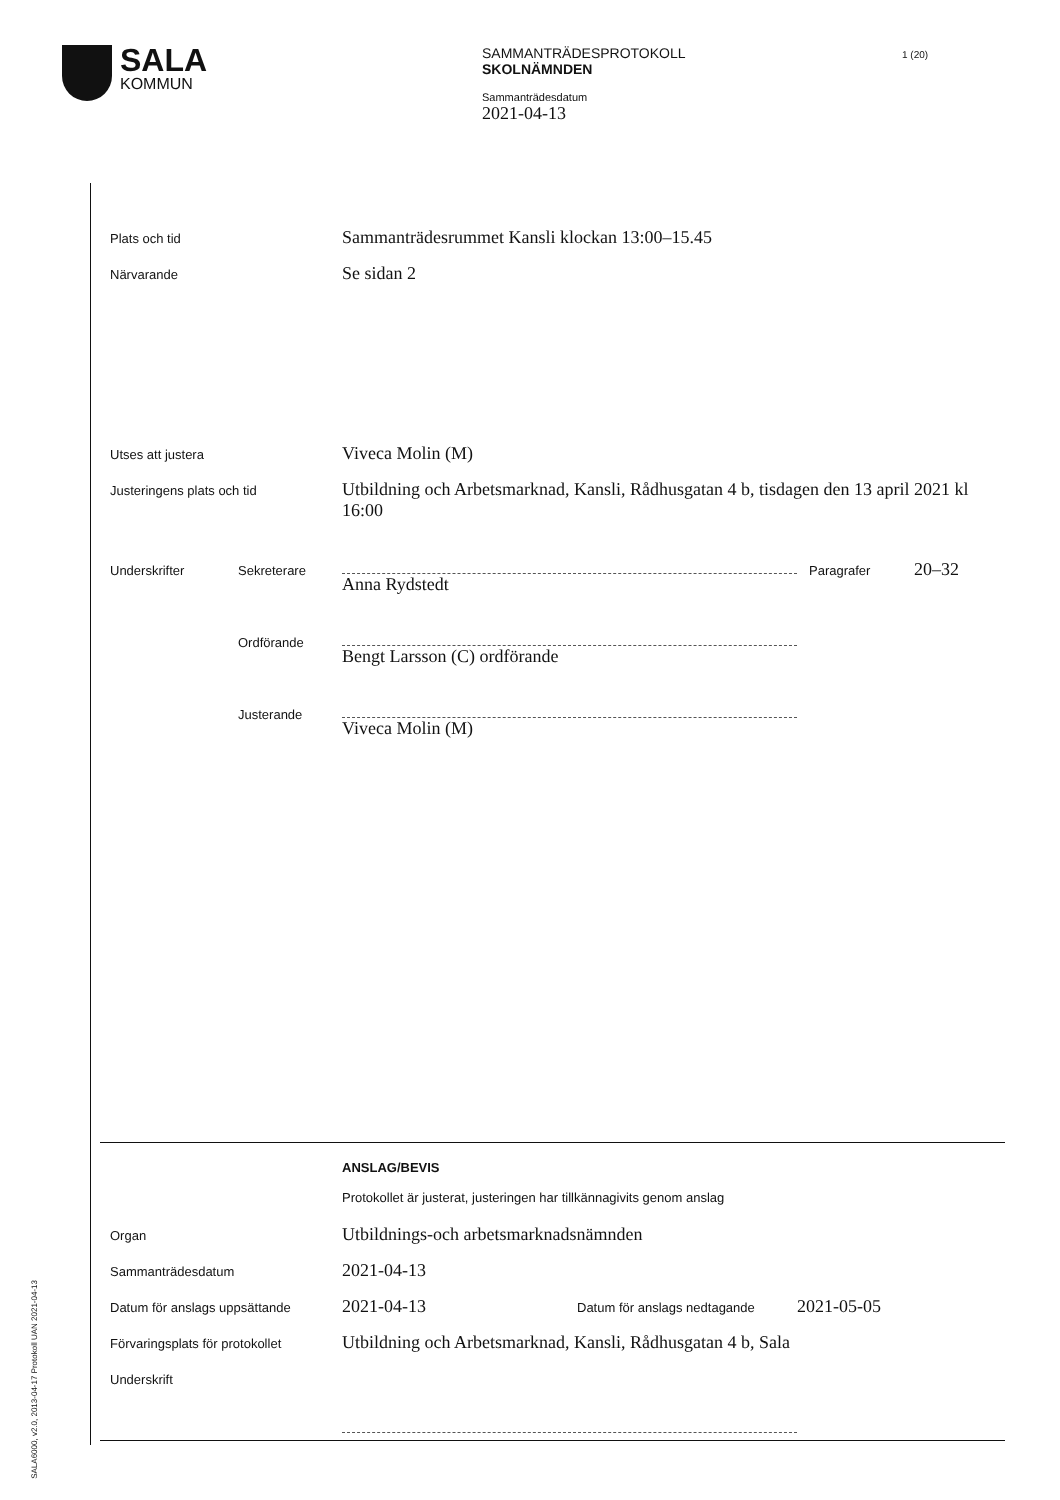SALA
KOMMUN
SAMMANTRÄDESPROTOKOLL
SKOLNÄMNDEN
Sammanträdesdatum
2021-04-13
1 (20)
Plats och tid
Sammanträdesrummet Kansli klockan 13:00–15.45
Närvarande
Se sidan 2
Utses att justera
Viveca Molin (M)
Justeringens plats och tid
Utbildning och Arbetsmarknad, Kansli, Rådhusgatan 4 b, tisdagen den 13 april 2021 kl 16:00
Underskrifter Sekreterare
Anna Rydstedt
Paragrafer
20–32
Ordförande
Bengt Larsson (C) ordförande
Justerande
Viveca Molin (M)
ANSLAG/BEVIS
Protokollet är justerat, justeringen har tillkännagivits genom anslag
Organ
Utbildnings-och arbetsmarknadsnämnden
Sammanträdesdatum
2021-04-13
Datum för anslags uppsättande
2021-04-13
Datum för anslags nedtagande
2021-05-05
Förvaringsplats för protokollet
Utbildning och Arbetsmarknad, Kansli, Rådhusgatan 4 b, Sala
Underskrift
SALA6000, v2.0, 2013-04-17 Protokoll UAN 2021-04-13